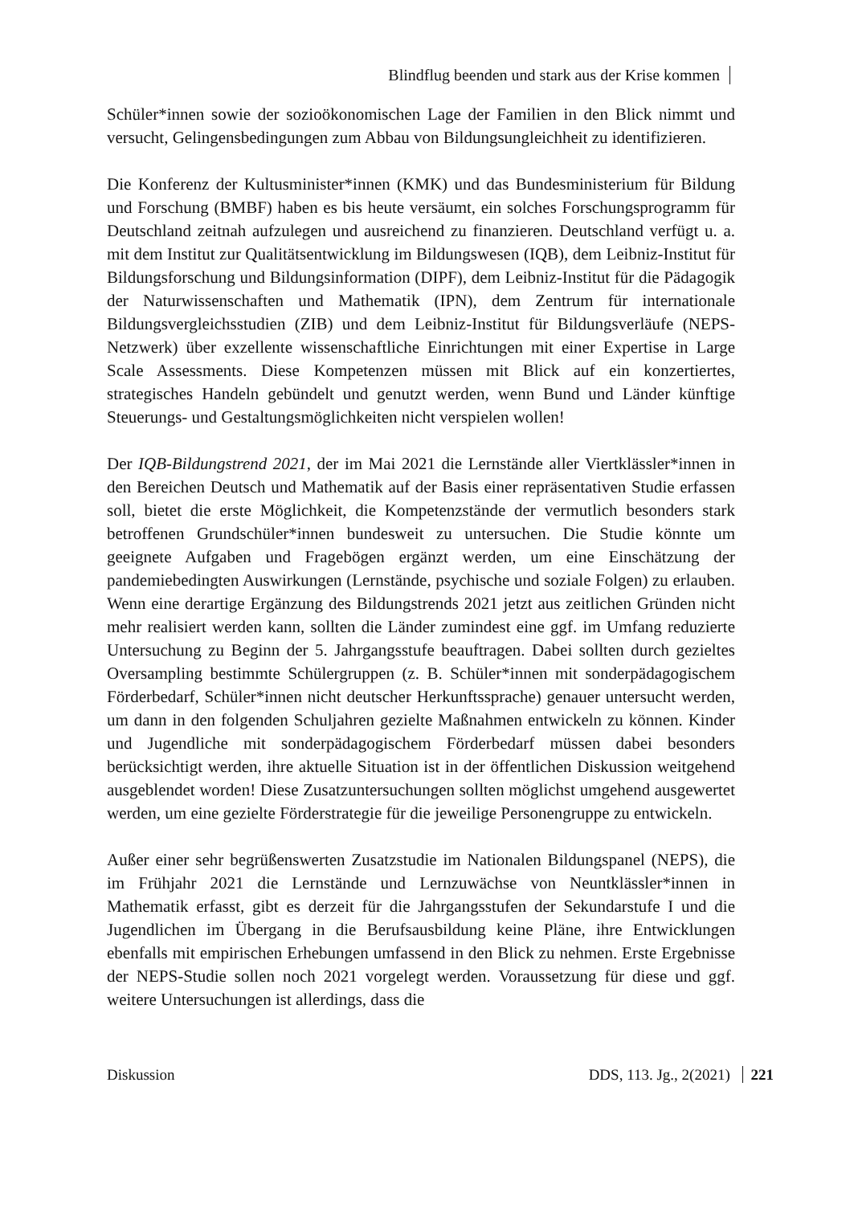Blindflug beenden und stark aus der Krise kommen
Schüler*innen sowie der sozioökonomischen Lage der Familien in den Blick nimmt und versucht, Gelingensbedingungen zum Abbau von Bildungsungleichheit zu identifizieren.
Die Konferenz der Kultusminister*innen (KMK) und das Bundesministerium für Bildung und Forschung (BMBF) haben es bis heute versäumt, ein solches Forschungsprogramm für Deutschland zeitnah aufzulegen und ausreichend zu finanzieren. Deutschland verfügt u. a. mit dem Institut zur Qualitätsentwicklung im Bildungswesen (IQB), dem Leibniz-Institut für Bildungsforschung und Bildungsinformation (DIPF), dem Leibniz-Institut für die Pädagogik der Naturwissenschaften und Mathematik (IPN), dem Zentrum für internationale Bildungsvergleichsstudien (ZIB) und dem Leibniz-Institut für Bildungsverläufe (NEPS-Netzwerk) über exzellente wissenschaftliche Einrichtungen mit einer Expertise in Large Scale Assessments. Diese Kompetenzen müssen mit Blick auf ein konzertiertes, strategisches Handeln gebündelt und genutzt werden, wenn Bund und Länder künftige Steuerungs- und Gestaltungsmöglichkeiten nicht verspielen wollen!
Der IQB-Bildungstrend 2021, der im Mai 2021 die Lernstände aller Viertklässler*innen in den Bereichen Deutsch und Mathematik auf der Basis einer repräsentativen Studie erfassen soll, bietet die erste Möglichkeit, die Kompetenzstände der vermutlich besonders stark betroffenen Grundschüler*innen bundesweit zu untersuchen. Die Studie könnte um geeignete Aufgaben und Fragebögen ergänzt werden, um eine Einschätzung der pandemiebedingten Auswirkungen (Lernstände, psychische und soziale Folgen) zu erlauben. Wenn eine derartige Ergänzung des Bildungstrends 2021 jetzt aus zeitlichen Gründen nicht mehr realisiert werden kann, sollten die Länder zumindest eine ggf. im Umfang reduzierte Untersuchung zu Beginn der 5. Jahrgangsstufe beauftragen. Dabei sollten durch gezieltes Oversampling bestimmte Schülergruppen (z. B. Schüler*innen mit sonderpädagogischem Förderbedarf, Schüler*innen nicht deutscher Herkunftssprache) genauer untersucht werden, um dann in den folgenden Schuljahren gezielte Maßnahmen entwickeln zu können. Kinder und Jugendliche mit sonderpädagogischem Förderbedarf müssen dabei besonders berücksichtigt werden, ihre aktuelle Situation ist in der öffentlichen Diskussion weitgehend ausgeblendet worden! Diese Zusatzuntersuchungen sollten möglichst umgehend ausgewertet werden, um eine gezielte Förderstrategie für die jeweilige Personengruppe zu entwickeln.
Außer einer sehr begrüßenswerten Zusatzstudie im Nationalen Bildungspanel (NEPS), die im Frühjahr 2021 die Lernstände und Lernzuwächse von Neuntklässler*innen in Mathematik erfasst, gibt es derzeit für die Jahrgangsstufen der Sekundarstufe I und die Jugendlichen im Übergang in die Berufsausbildung keine Pläne, ihre Entwicklungen ebenfalls mit empirischen Erhebungen umfassend in den Blick zu nehmen. Erste Ergebnisse der NEPS-Studie sollen noch 2021 vorgelegt werden. Voraussetzung für diese und ggf. weitere Untersuchungen ist allerdings, dass die
Diskussion DDS, 113. Jg., 2(2021) 221